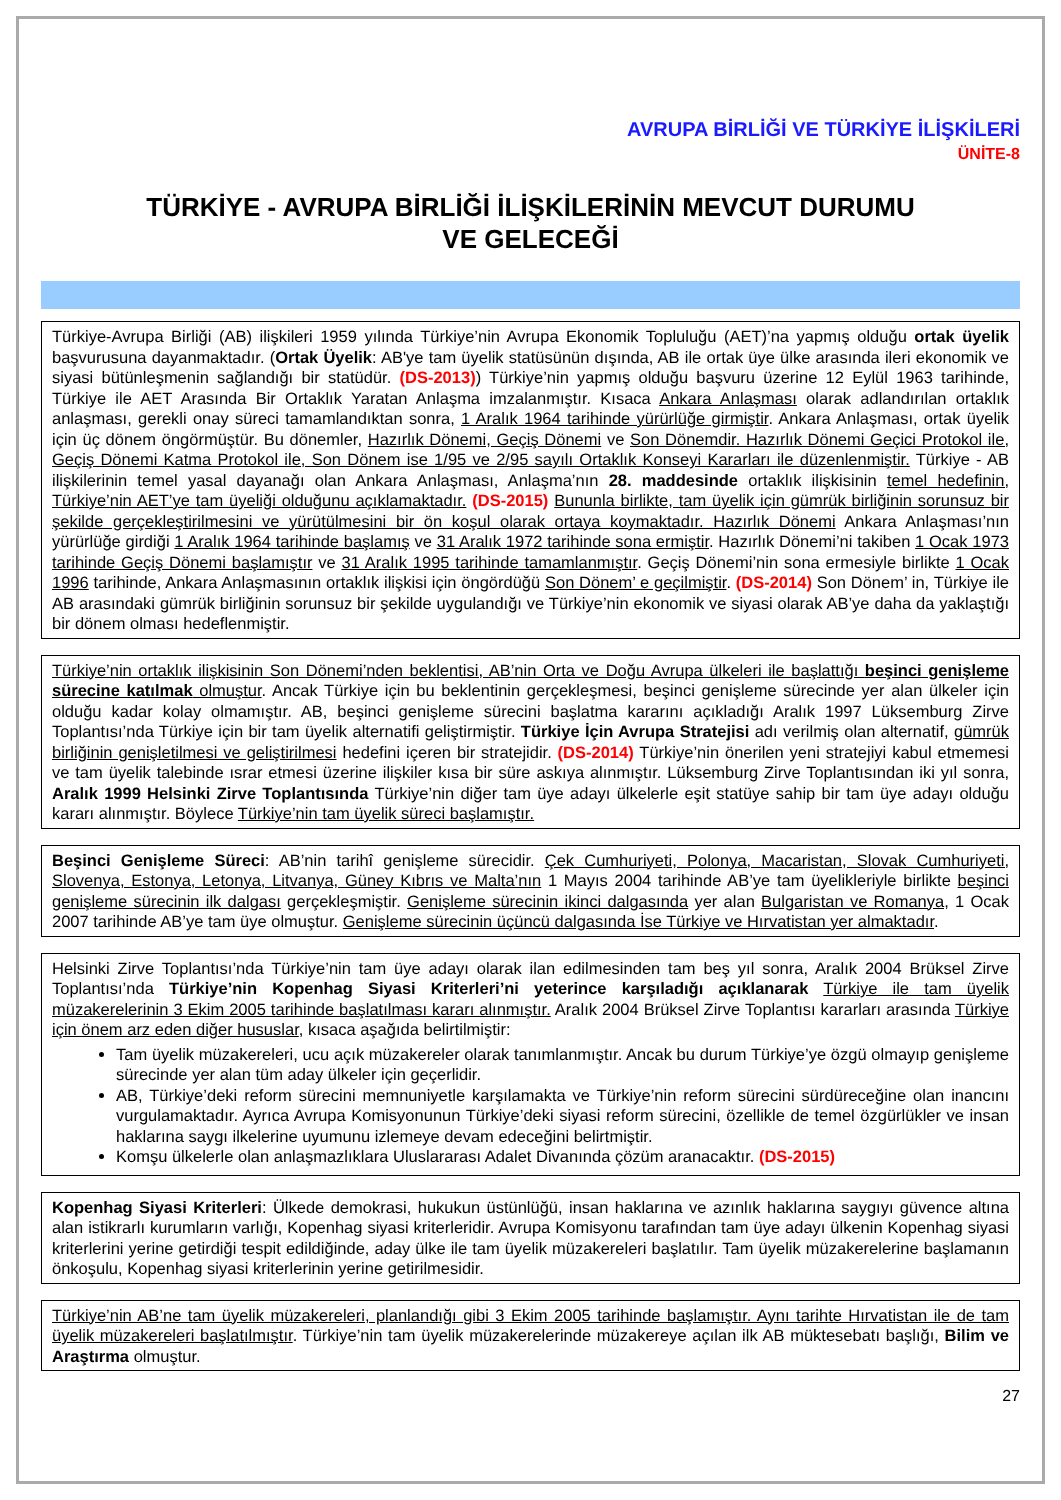AVRUPA BİRLİĞİ VE TÜRKİYE İLİŞKİLERİ
ÜNİTE-8
TÜRKİYE - AVRUPA BİRLİĞİ İLİŞKİLERİNİN MEVCUT DURUMU
VE GELECEĞİ
Türkiye-Avrupa Birliği (AB) ilişkileri 1959 yılında Türkiye’nin Avrupa Ekonomik Topluluğu (AET)’na yapmış olduğu ortak üyelik başvurusuna dayanmaktadır. (Ortak Üyelik: AB'ye tam üyelik statüsünün dışında, AB ile ortak üye ülke arasında ileri ekonomik ve siyasi bütünleşmenin sağlandığı bir statüdür. (DS-2013)) Türkiye’nin yapmış olduğu başvuru üzerine 12 Eylül 1963 tarihinde, Türkiye ile AET Arasında Bir Ortaklık Yaratan Anlaşma imzalanmıştır. Kısaca Ankara Anlaşması olarak adlandırılan ortaklık anlaşması, gerekli onay süreci tamamlandıktan sonra, 1 Aralık 1964 tarihinde yürürlüğe girmiştir. Ankara Anlaşması, ortak üyelik için üç dönem öngörmüştür. Bu dönemler, Hazırlık Dönemi, Geçiş Dönemi ve Son Dönemdir. Hazırlık Dönemi Geçici Protokol ile, Geçiş Dönemi Katma Protokol ile, Son Dönem ise 1/95 ve 2/95 sayılı Ortaklık Konseyi Kararları ile düzenlenmiştir. Türkiye - AB ilişkilerinin temel yasal dayanağı olan Ankara Anlaşması, Anlaşma’nın 28. maddesinde ortaklık ilişkisinin temel hedefinin, Türkiye’nin AET’ye tam üyeliği olduğunu açıklamaktadır. (DS-2015) Bununla birlikte, tam üyelik için gümrük birliğinin sorunsuz bir şekilde gerçekleştirilmesini ve yürütülmesini bir ön koşul olarak ortaya koymaktadır. Hazırlık Dönemi Ankara Anlaşması’nın yürürlüğe girdiği 1 Aralık 1964 tarihinde başlamış ve 31 Aralık 1972 tarihinde sona ermiştir. Hazırlık Dönemi’ni takiben 1 Ocak 1973 tarihinde Geçiş Dönemi başlamıştır ve 31 Aralık 1995 tarihinde tamamlanmıştır. Geçiş Dönemi’nin sona ermesiyle birlikte 1 Ocak 1996 tarihinde, Ankara Anlaşmasının ortaklık ilişkisi için öngördüğü Son Dönem’ e geçilmiştir. (DS-2014) Son Dönem’ in, Türkiye ile AB arasındaki gümrük birliğinin sorunsuz bir şekilde uygulandığı ve Türkiye’nin ekonomik ve siyasi olarak AB’ye daha da yaklaştığı bir dönem olması hedeflenmiştir.
Türkiye’nin ortaklık ilişkisinin Son Dönemi’nden beklentisi, AB’nin Orta ve Doğu Avrupa ülkeleri ile başlattığı beşinci genişleme sürecine katılmak olmuştur. Ancak Türkiye için bu beklentinin gerçekleşmesi, beşinci genişleme sürecinde yer alan ülkeler için olduğu kadar kolay olmamıştır. AB, beşinci genişleme sürecini başlatma kararını açıkladığı Aralık 1997 Lüksemburg Zirve Toplantısı’nda Türkiye için bir tam üyelik alternatifi geliştirmiştir. Türkiye İçin Avrupa Stratejisi adı verilmiş olan alternatif, gümrük birliğinin genişletilmesi ve geliştirilmesi hedefini içeren bir stratejidir. (DS-2014) Türkiye’nin önerilen yeni stratejiyi kabul etmemesi ve tam üyelik talebinde ısrar etmesi üzerine ilişkiler kısa bir süre askıya alınmıştır. Lüksemburg Zirve Toplantısından iki yıl sonra, Aralık 1999 Helsinki Zirve Toplantısında Türkiye’nin diğer tam üye adayı ülkelerle eşit statüye sahip bir tam üye adayı olduğu kararı alınmıştır. Böylece Türkiye’nin tam üyelik süreci başlamıştır.
Beşinci Genişleme Süreci: AB’nin tarihî genişleme sürecidir. Çek Cumhuriyeti, Polonya, Macaristan, Slovak Cumhuriyeti, Slovenya, Estonya, Letonya, Litvanya, Güney Kıbrıs ve Malta’nın 1 Mayıs 2004 tarihinde AB’ye tam üyelikleriyle birlikte beşinci genişleme sürecinin ilk dalgası gerçekleşmiştir. Genişleme sürecinin ikinci dalgasında yer alan Bulgaristan ve Romanya, 1 Ocak 2007 tarihinde AB’ye tam üye olmuştur. Genişleme sürecinin üçüncü dalgasında İse Türkiye ve Hırvatistan yer almaktadır.
Helsinki Zirve Toplantısı’nda Türkiye’nin tam üye adayı olarak ilan edilmesinden tam beş yıl sonra, Aralık 2004 Brüksel Zirve Toplantısı’nda Türkiye’nin Kopenhag Siyasi Kriterleri’ni yeterince karşıladığı açıklanarak Türkiye ile tam üyelik müzakerelerinin 3 Ekim 2005 tarihinde başlatılması kararı alınmıştır. Aralık 2004 Brüksel Zirve Toplantısı kararları arasında Türkiye için önem arz eden diğer hususlar, kısaca aşağıda belirtilmiştir:
Tam üyelik müzakereleri, ucu açık müzakereler olarak tanımlanmıştır. Ancak bu durum Türkiye’ye özgü olmayıp genişleme sürecinde yer alan tüm aday ülkeler için geçerlidir.
AB, Türkiye’deki reform sürecini memnuniyetle karşılamakta ve Türkiye’nin reform sürecini sürdüreceğine olan inancını vurgulamaktadır. Ayrıca Avrupa Komisyonunun Türkiye’deki siyasi reform sürecini, özellikle de temel özgürlükler ve insan haklarına saygı ilkelerine uyumunu izlemeye devam edeceğini belirtmiştir.
Komşu ülkelerle olan anlaşmazlıklara Uluslararası Adalet Divanında çözüm aranacaktır. (DS-2015)
Kopenhag Siyasi Kriterleri: Ülkede demokrasi, hukukun üstünlüğü, insan haklarına ve azınlık haklarına saygıyı güvence altına alan istikrarlı kurumların varlığı, Kopenhag siyasi kriterleridir. Avrupa Komisyonu tarafından tam üye adayı ülkenin Kopenhag siyasi kriterlerini yerine getirdiği tespit edildiğinde, aday ülke ile tam üyelik müzakereleri başlatılır. Tam üyelik müzakerelerine başlamanın önkoşulu, Kopenhag siyasi kriterlerinin yerine getirilmesidir.
Türkiye’nin AB’ne tam üyelik müzakereleri, planlandığı gibi 3 Ekim 2005 tarihinde başlamıştır. Aynı tarihte Hırvatistan ile de tam üyelik müzakereleri başlatılmıştır. Türkiye’nin tam üyelik müzakerelerinde müzakereye açılan ilk AB müktesebatı başlığı, Bilim ve Araştırma olmuştur.
27